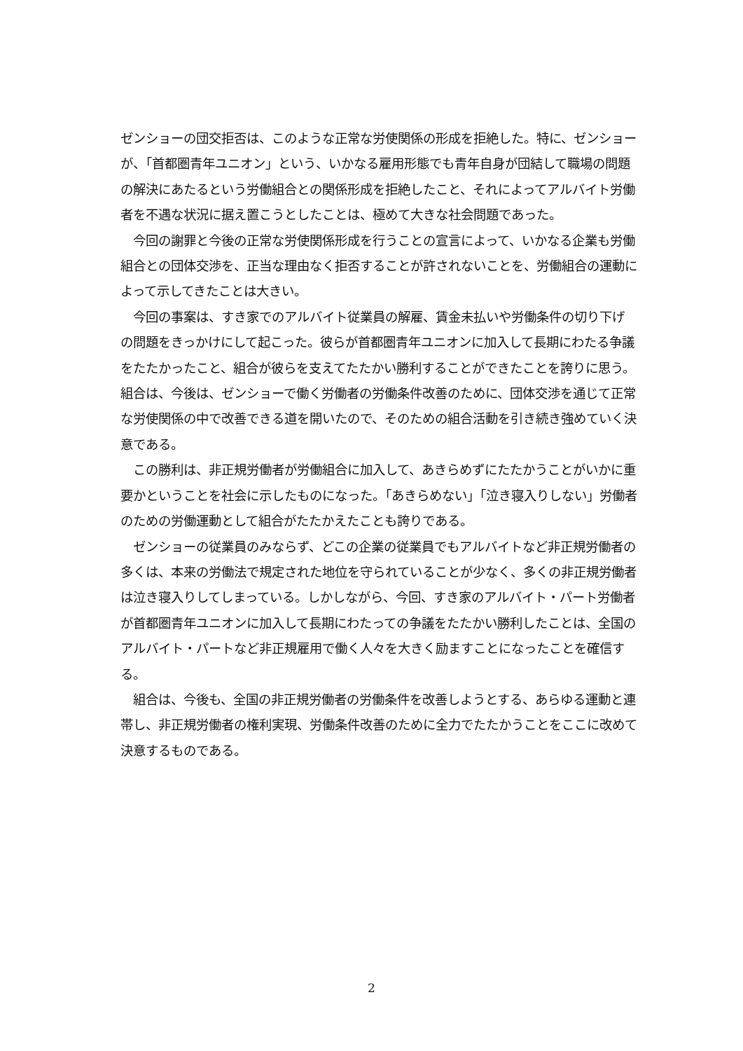ゼンショーの団交拒否は、このような正常な労使関係の形成を拒絶した。特に、ゼンショーが、「首都圏青年ユニオン」という、いかなる雇用形態でも青年自身が団結して職場の問題の解決にあたるという労働組合との関係形成を拒絶したこと、それによってアルバイト労働者を不遇な状況に据え置こうとしたことは、極めて大きな社会問題であった。
今回の謝罪と今後の正常な労使関係形成を行うことの宣言によって、いかなる企業も労働組合との団体交渉を、正当な理由なく拒否することが許されないことを、労働組合の運動によって示してきたことは大きい。
今回の事案は、すき家でのアルバイト従業員の解雇、賃金未払いや労働条件の切り下げの問題をきっかけにして起こった。彼らが首都圏青年ユニオンに加入して長期にわたる争議をたたかったこと、組合が彼らを支えてたたかい勝利することができたことを誇りに思う。組合は、今後は、ゼンショーで働く労働者の労働条件改善のために、団体交渉を通じて正常な労使関係の中で改善できる道を開いたので、そのための組合活動を引き続き強めていく決意である。
この勝利は、非正規労働者が労働組合に加入して、あきらめずにたたかうことがいかに重要かということを社会に示したものになった。「あきらめない」「泣き寝入りしない」労働者のための労働運動として組合がたたかえたことも誇りである。
ゼンショーの従業員のみならず、どこの企業の従業員でもアルバイトなど非正規労働者の多くは、本来の労働法で規定された地位を守られていることが少なく、多くの非正規労働者は泣き寝入りしてしまっている。しかしながら、今回、すき家のアルバイト・パート労働者が首都圏青年ユニオンに加入して長期にわたっての争議をたたかい勝利したことは、全国のアルバイト・パートなど非正規雇用で働く人々を大きく励ますことになったことを確信する。
組合は、今後も、全国の非正規労働者の労働条件を改善しようとする、あらゆる運動と連帯し、非正規労働者の権利実現、労働条件改善のために全力でたたかうことをここに改めて決意するものである。
2